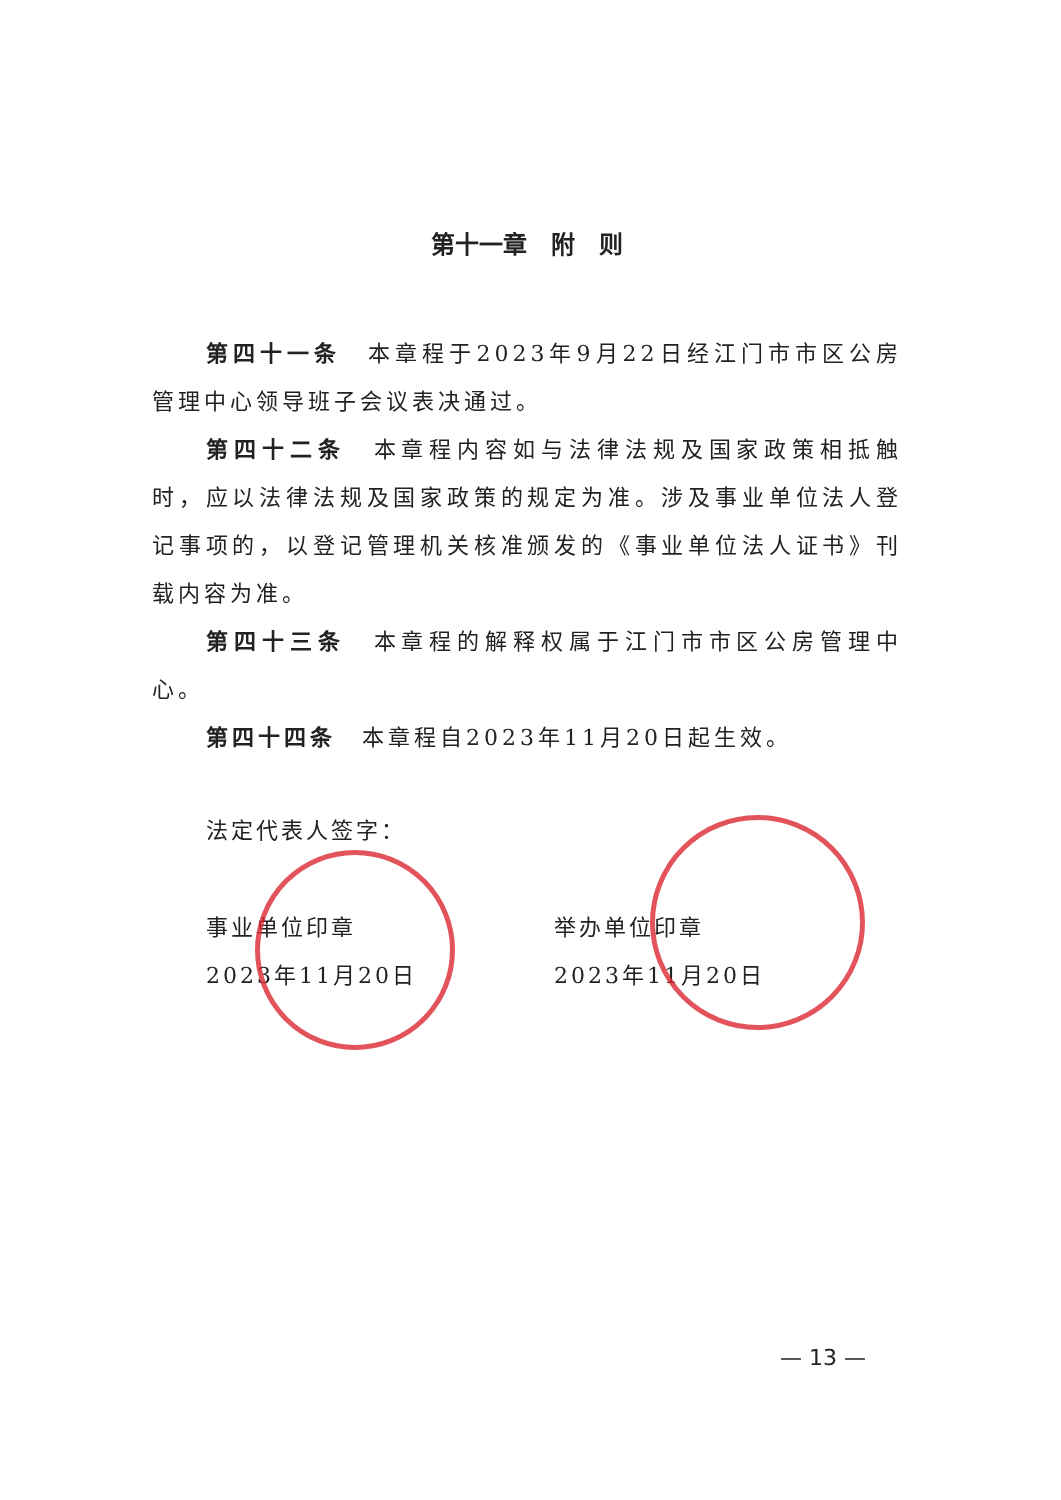第十一章　附　则
第四十一条　本章程于2023年9月22日经江门市市区公房管理中心领导班子会议表决通过。
第四十二条　本章程内容如与法律法规及国家政策相抵触时，应以法律法规及国家政策的规定为准。涉及事业单位法人登记事项的，以登记管理机关核准颁发的《事业单位法人证书》刊载内容为准。
第四十三条　本章程的解释权属于江门市市区公房管理中心。
第四十四条　本章程自2023年11月20日起生效。
法定代表人签字：
事业单位印章
2023年11月20日
举办单位印章
2023年11月20日
— 13 —